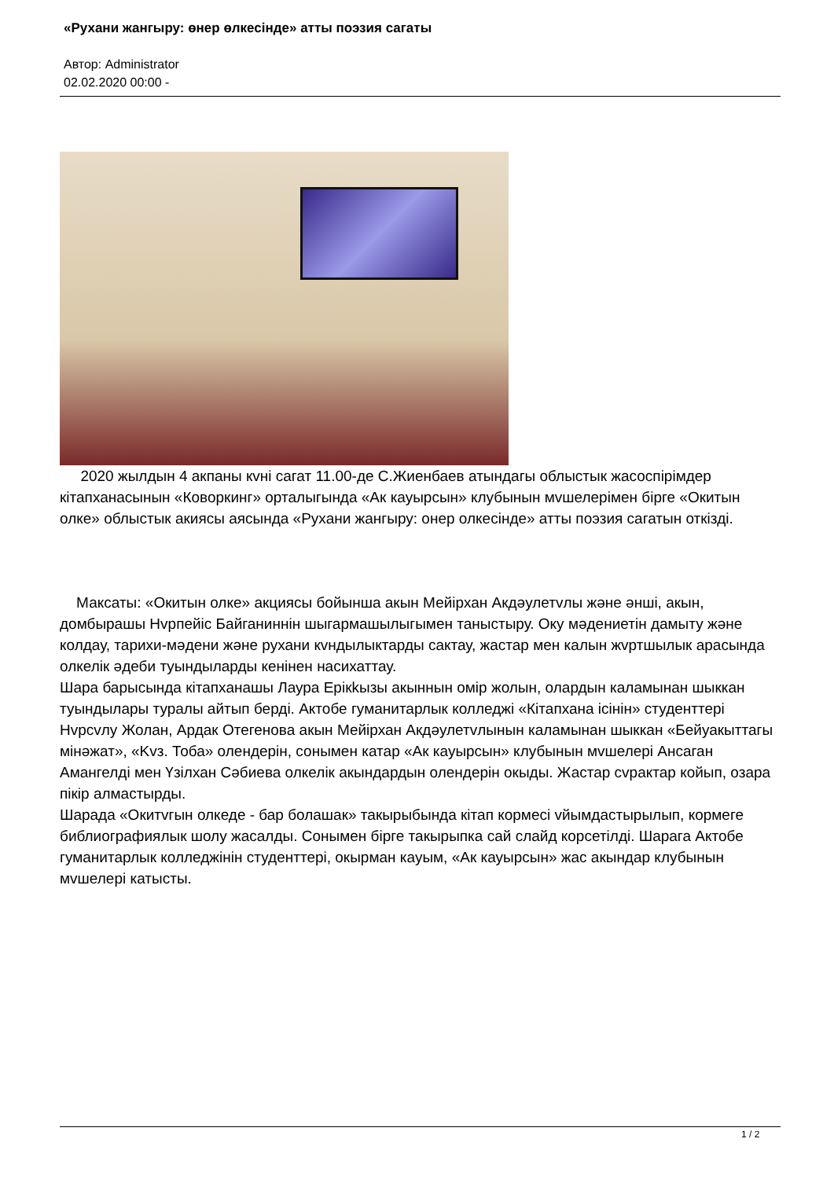«Рухани жангыру: өнер өлкесінде» атты поэзия сагаты
Автор: Administrator
02.02.2020 00:00 -
2020 жылдын 4 акпаны кvні сагат 11.00-де С.Жиенбаев атындагы облыстык жасоспірімдер кітапханасынын «Коворкинг» орталыгында «Ак кауырсын» клубынын мvшелерімен бірге «Окитын олке» облыстык акиясы аясында «Рухани жангыру: онер олкесінде» атты поэзия сагатын откізді.
Максаты: «Окитын олке» акциясы бойынша акын Мейірхан Акдәулетvлы және әнші, акын, домбырашы Нvрпейіс Байганиннін шыгармашылыгымен таныстыру. Оку мәдениетін дамыту және колдау, тарихи-мәдени және рухани кvндылыктарды сактау, жастар мен калын жvртшылык арасында олкелік әдеби туындыларды кенінен насихаттау.
Шара барысында кітапханашы Лаура Ерікkызы акыннын омір жолын, олардын каламынан шыккан туындылары туралы айтып берді. Актобе гуманитарлык колледжі «Кітапхана ісінін» студенттері Нvрсvлу Жолан, Ардак Отегенова акын Мейірхан Акдәулетvлынын каламынан шыккан «Бейуакыттагы мінәжат», «Kvз. Тоба» олендерін, сонымен катар «Ак кауырсын» клубынын мvшелері Ансаган Амангелді мен Үзілхан Сәбиева олкелік акындардын олендерін окыды. Жастар сvрактар койып, озара пікір алмастырды.
Шарада «Окитvгын олкеде - бар болашак» такырыбында кітап кормесі vйымдастырылып, кормеге библиографиялык шолу жасалды. Сонымен бірге такырыпка сай слайд корсетілді. Шарага Актобе гуманитарлык колледжінін студенттері, окырман кауым, «Ак кауырсын» жас акындар клубынын мvшелері катысты.
1 / 2